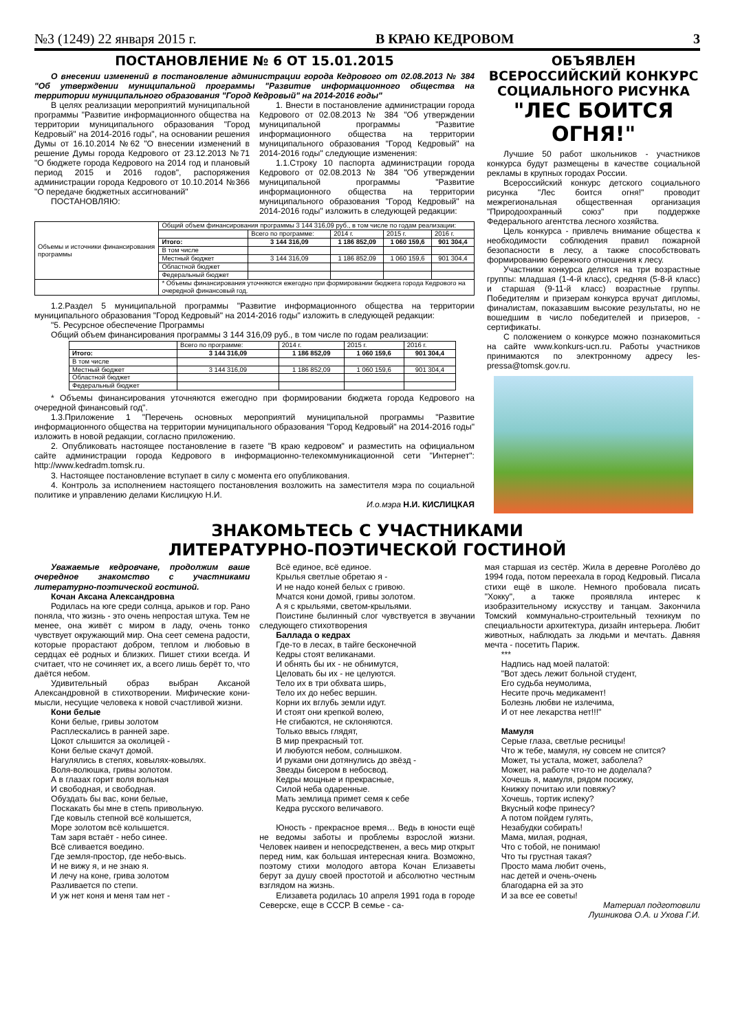№3 (1249) 22 января 2015 г. В КРАЮ КЕДРОВОМ 3
ПОСТАНОВЛЕНИЕ № 6 ОТ 15.01.2015
О внесении изменений в постановление администрации города Кедрового от 02.08.2013 № 384 "Об утверждении муниципальной программы "Развитие информационного общества на территории муниципального образования "Город Кедровый" на 2014-2016 годы"
В целях реализации мероприятий муниципальной программы "Развитие информационного общества на территории муниципального образования "Город Кедровый" на 2014-2016 годы", на основании решения Думы от 16.10.2014 №62 "О внесении изменений в решение Думы города Кедрового от 23.12.2013 №71 "О бюджете города Кедрового на 2014 год и плановый период 2015 и 2016 годов", распоряжения администрации города Кедрового от 10.10.2014 №366 "О передаче бюджетных ассигнований"
ПОСТАНОВЛЯЮ:
1. Внести в постановление администрации города Кедрового от 02.08.2013 № 384 "Об утверждении муниципальной программы "Развитие информационного общества на территории муниципального образования "Город Кедровый" на 2014-2016 годы" следующие изменения:
1.1.Строку 10 паспорта администрации города Кедрового от 02.08.2013 № 384 "Об утверждении муниципальной программы "Развитие информационного общества на территории муниципального образования "Город Кедровый" на 2014-2016 годы" изложить в следующей редакции:
| Объемы и источники финансирования программы | Общий объем финансирования программы 3 144 316,09 руб., в том числе по годам реализации: | | | | |
| | | Всего по программе: | 2014 г. | 2015 г. | 2016 г. |
| | Итого: | 3 144 316,09 | 1 186 852,09 | 1 060 159,6 | 901 304,4 |
| | В том числе | | | | |
| | Местный бюджет | 3 144 316,09 | 1 186 852,09 | 1 060 159,6 | 901 304,4 |
| | Областной бюджет | | | | |
| | Федеральный бюджет | | | | |
| | * Объемы финансирования уточняются ежегодно при формировании бюджета города Кедрового на очередной финансовый год. | | | | |
1.2.Раздел 5 муниципальной программы "Развитие информационного общества на территории муниципального образования "Город Кедровый" на 2014-2016 годы" изложить в следующей редакции:
"5. Ресурсное обеспечение Программы
Общий объем финансирования программы 3 144 316,09 руб., в том числе по годам реализации:
| | Всего по программе: | 2014 г. | 2015 г. | 2016 г. |
| --- | --- | --- | --- | --- |
| Итого: | 3 144 316,09 | 1 186 852,09 | 1 060 159,6 | 901 304,4 |
| В том числе | | | | |
| Местный бюджет | 3 144 316,09 | 1 186 852,09 | 1 060 159,6 | 901 304,4 |
| Областной бюджет | | | | |
| Федеральный бюджет | | | | |
* Объемы финансирования уточняются ежегодно при формировании бюджета города Кедрового на очередной финансовый год".
1.3.Приложение 1 "Перечень основных мероприятий муниципальной программы "Развитие информационного общества на территории муниципального образования "Город Кедровый" на 2014-2016 годы" изложить в новой редакции, согласно приложению.
2. Опубликовать настоящее постановление в газете "В краю кедровом" и разместить на официальном сайте администрации города Кедрового в информационно-телекоммуникационной сети "Интернет": http://www.kedradm.tomsk.ru.
3. Настоящее постановление вступает в силу с момента его опубликования.
4. Контроль за исполнением настоящего постановления возложить на заместителя мэра по социальной политике и управлению делами Кислицкую Н.И.
И.о.мэра Н.И. КИСЛИЦКАЯ
ОБЪЯВЛЕН ВСЕРОССИЙСКИЙ КОНКУРС СОЦИАЛЬНОГО РИСУНКА "ЛЕС БОИТСЯ ОГНЯ!"
Лучшие 50 работ школьников - участников конкурса будут размещены в качестве социальной рекламы в крупных городах России.
Всероссийский конкурс детского социального рисунка "Лес боится огня!" проводит межрегиональная общественная организация "Природоохранный союз" при поддержке Федерального агентства лесного хозяйства.
Цель конкурса - привлечь внимание общества к необходимости соблюдения правил пожарной безопасности в лесу, а также способствовать формированию бережного отношения к лесу.
Участники конкурса делятся на три возрастные группы: младшая (1-4-й класс), средняя (5-8-й класс) и старшая (9-11-й класс) возрастные группы. Победителям и призерам конкурса вручат дипломы, финалистам, показавшим высокие результаты, но не вошедшим в число победителей и призеров, - сертификаты.
С положением о конкурсе можно познакомиться на сайте www.konkurs-ucn.ru. Работы участников принимаются по электронному адресу les-pressa@tomsk.gov.ru.
ЗНАКОМЬТЕСЬ С УЧАСТНИКАМИ
ЛИТЕРАТУРНО-ПОЭТИЧЕСКОЙ ГОСТИНОЙ
Уважаемые кедровчане, продолжим ваше очередное знакомство с участниками литературно-поэтической гостиной.
Кочан Аксана Александровна
Родилась на юге среди солнца, арыков и гор. Рано поняла, что жизнь - это очень непростая штука. Тем не менее, она живёт с миром в ладу, очень тонко чувствует окружающий мир. Она сеет семена радости, которые прорастают добром, теплом и любовью в сердцах её родных и близких. Пишет стихи всегда. И считает, что не сочиняет их, а всего лишь берёт то, что даётся небом.
Удивительный образ выбран Аксаной Александровной в стихотворении. Мифические кони-мысли, несущие человека к новой счастливой жизни.
Кони белые
Кони белые, гривы золотом
Расплескались в ранней заре.
Цокот слышится за околицей -
Кони белые скачут домой.
Нагулялись в степях, ковылях-ковылях.
Воля-волюшка, гривы золотом.
А в глазах горит воля вольная
И свободная, и свободная.
Обуздать бы вас, кони белые,
Поскакать бы мне в степь привольную.
Где ковыль степной всё колышется,
Море золотом всё колышется.
Там заря встаёт - небо синее.
Всё сливается воедино.
Где земля-простор, где небо-высь.
И не вижу я, и не знаю я.
И лечу на коне, грива золотом
Разливается по степи.
И уж нет коня и меня там нет -
Всё единое, всё единое.
Крылья светлые обретаю я -
И не надо коней белых с гривою.
Мчатся кони домой, гривы золотом.
А я с крыльями, светом-крыльями.
Поистине былинный слог чувствуется в звучании следующего стихотворения
Баллада о кедрах
Где-то в лесах, в тайге бесконечной
Кедры стоят великанами.
И обнять бы их - не обнимутся,
Целовать бы их - не целуются.
Тело их в три обхвата ширь,
Тело их до небес вершин.
Корни их вглубь земли идут.
И стоят они крепкой волею,
Не сгибаются, не склоняются.
Только ввысь глядят,
В мир прекрасный тот.
И любуются небом, солнышком.
И руками они дотянулись до звёзд -
Звезды бисером в небосвод.
Кедры мощные и прекрасные,
Силой неба одаренные.
Мать землица примет семя к себе
Кедра русского величавого.
Юность - прекрасное время… Ведь в юности ещё не ведомы заботы и проблемы взрослой жизни. Человек наивен и непосредственен, а весь мир открыт перед ним, как большая интересная книга. Возможно, поэтому стихи молодого автора Кочан Елизаветы берут за душу своей простотой и абсолютно честным взглядом на жизнь.
Елизавета родилась 10 апреля 1991 года в городе Северске, еще в СССР. В семье - са-
мая старшая из сестёр. Жила в деревне Роголёво до 1994 года, потом переехала в город Кедровый. Писала стихи ещё в школе. Немного пробовала писать "Хокку", а также проявляла интерес к изобразительному искусству и танцам. Закончила Томский коммунально-строительный техникум по специальности архитектура, дизайн интерьера. Любит животных, наблюдать за людьми и мечтать. Давняя мечта - посетить Париж.
***
Надпись над моей палатой:
"Вот здесь лежит больной студент,
Его судьба неумолима,
Несите прочь медикамент!
Болезнь любви не излечима,
И от нее лекарства нет!!!"
Мамуля
Серые глаза, светлые ресницы!
Что ж тебе, мамуля, ну совсем не спится?
Может, ты устала, может, заболела?
Может, на работе что-то не доделала?
Хочешь я, мамуля, рядом посижу,
Книжку почитаю или повяжу?
Хочешь, тортик испеку?
Вкусный кофе принесу?
А потом пойдем гулять,
Незабудки собирать!
Мама, милая, родная,
Что с тобой, не понимаю!
Что ты грустная такая?
Просто мама любит очень,
нас детей и очень-очень
благодарна ей за это
И за все ее советы!
Материал подготовили
Лушникова О.А. и Ухова Г.И.